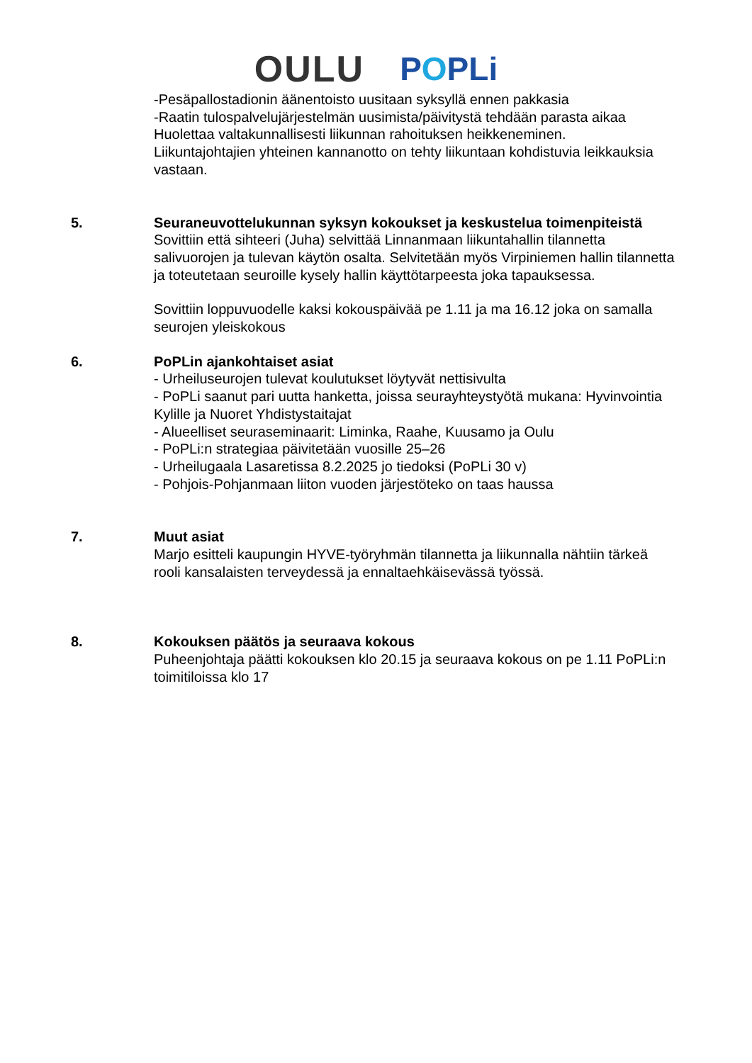OULU POPLi
-Pesäpallostadionin äänentoisto uusitaan syksyllä ennen pakkasia
-Raatin tulospalvelujärjestelmän uusimista/päivitystä tehdään parasta aikaa
Huolettaa valtakunnallisesti liikunnan rahoituksen heikkeneminen.
Liikuntajohtajien yhteinen kannanotto on tehty liikuntaan kohdistuvia leikkauksia vastaan.
5. Seuraneuvottelukunnan syksyn kokoukset ja keskustelua toimenpiteistä
Sovittiin että sihteeri (Juha) selvittää Linnanmaan liikuntahallin tilannetta salivuorojen ja tulevan käytön osalta. Selvitetään myös Virpiniemen hallin tilannetta ja toteutetaan seuroille kysely hallin käyttötarpeesta joka tapauksessa.
Sovittiin loppuvuodelle kaksi kokouspäivää pe 1.11 ja ma 16.12 joka on samalla seurojen yleiskokous
6. PoPLin ajankohtaiset asiat
- Urheiluseurojen tulevat koulutukset löytyvät nettisivulta
- PoPLi saanut pari uutta hanketta, joissa seurayhteystyötä mukana: Hyvinvointia Kylille ja Nuoret Yhdistystaitajat
- Alueelliset seuraseminaarit: Liminka, Raahe, Kuusamo ja Oulu
- PoPLi:n strategiaa päivitetään vuosille 25–26
- Urheilugaala Lasaretissa 8.2.2025 jo tiedoksi (PoPLi 30 v)
- Pohjois-Pohjanmaan liiton vuoden järjestöteko on taas haussa
7. Muut asiat
Marjo esitteli kaupungin HYVE-työryhmän tilannetta ja liikunnalla nähtiin tärkeä rooli kansalaisten terveydessä ja ennaltaehkäisevässä työssä.
8. Kokouksen päätös ja seuraava kokous
Puheenjohtaja päätti kokouksen klo 20.15 ja seuraava kokous on pe 1.11 PoPLi:n toimitiloissa klo 17